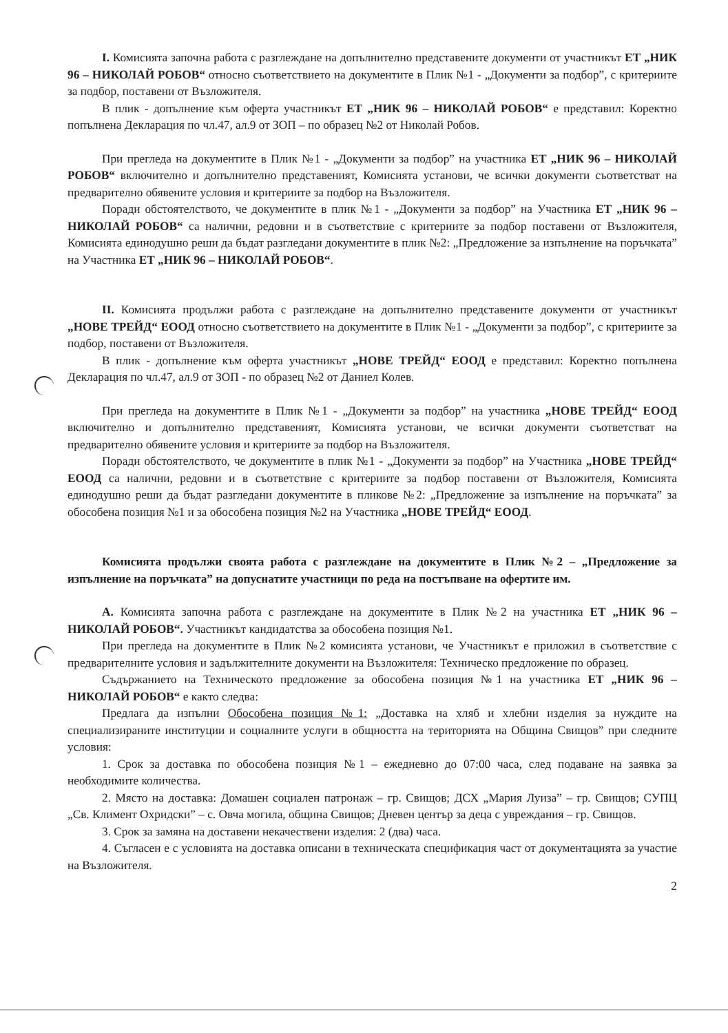I. Комисията започна работа с разглеждане на допълнително представените документи от участникът ЕТ „НИК 96 – НИКОЛАЙ РОБОВ“ относно съответствието на документите в Плик №1 - „Документи за подбор”, с критериите за подбор, поставени от Възложителя.
В плик - допълнение към оферта участникът ЕТ „НИК 96 – НИКОЛАЙ РОБОВ“ е представил: Коректно попълнена Декларация по чл.47, ал.9 от ЗОП – по образец №2 от Николай Робов.
При прегледа на документите в Плик №1 - „Документи за подбор” на участника ЕТ „НИК 96 – НИКОЛАЙ РОБОВ“ включително и допълнително представеният, Комисията установи, че всички документи съответстват на предварително обявените условия и критериите за подбор на Възложителя.
Поради обстоятелството, че документите в плик №1 - „Документи за подбор” на Участника ЕТ „НИК 96 – НИКОЛАЙ РОБОВ“ са налични, редовни и в съответствие с критериите за подбор поставени от Възложителя, Комисията единодушно реши да бъдат разгледани документите в плик №2: „Предложение за изпълнение на поръчката” на Участника ЕТ „НИК 96 – НИКОЛАЙ РОБОВ“.
II. Комисията продължи работа с разглеждане на допълнително представените документи от участникът „НОВЕ ТРЕЙД“ ЕООД относно съответствието на документите в Плик №1 - „Документи за подбор”, с критериите за подбор, поставени от Възложителя.
В плик - допълнение към оферта участникът „НОВЕ ТРЕЙД“ ЕООД е представил: Коректно попълнена Декларация по чл.47, ал.9 от ЗОП - по образец №2 от Даниел Колев.
При прегледа на документите в Плик №1 - „Документи за подбор” на участника „НОВЕ ТРЕЙД“ ЕООД включително и допълнително представеният, Комисията установи, че всички документи съответстват на предварително обявените условия и критериите за подбор на Възложителя.
Поради обстоятелството, че документите в плик №1 - „Документи за подбор” на Участника „НОВЕ ТРЕЙД“ ЕООД са налични, редовни и в съответствие с критериите за подбор поставени от Възложителя, Комисията единодушно реши да бъдат разгледани документите в пликове №2: „Предложение за изпълнение на поръчката” за обособена позиция №1 и за обособена позиция №2 на Участника „НОВЕ ТРЕЙД“ ЕООД.
Комисията продължи своята работа с разглеждане на документите в Плик №2 – „Предложение за изпълнение на поръчката” на допуснатите участници по реда на постъпване на офертите им.
А. Комисията започна работа с разглеждане на документите в Плик №2 на участника ЕТ „НИК 96 – НИКОЛАЙ РОБОВ“. Участникът кандидатства за обособена позиция №1.
При прегледа на документите в Плик №2 комисията установи, че Участникът е приложил в съответствие с предварителните условия и задължителните документи на Възложителя: Техническо предложение по образец.
Съдържанието на Техническото предложение за обособена позиция №1 на участника ЕТ „НИК 96 – НИКОЛАЙ РОБОВ“ е както следва:
Предлага да изпълни Обособена позиция №1: „Доставка на хляб и хлебни изделия за нуждите на специализираните институции и социалните услуги в общността на територията на Община Свищов” при следните условия:
1. Срок за доставка по обособена позиция №1 – ежедневно до 07:00 часа, след подаване на заявка за необходимите количества.
2. Място на доставка: Домашен социален патронаж – гр. Свищов; ДСХ „Мария Луиза” – гр. Свищов; СУПЦ „Св. Климент Охридски” – с. Овча могила, община Свищов; Дневен център за деца с увреждания – гр. Свищов.
3. Срок за замяна на доставени некачествени изделия: 2 (два) часа.
4. Съгласен е с условията на доставка описани в техническата спецификация част от документацията за участие на Възложителя.
2